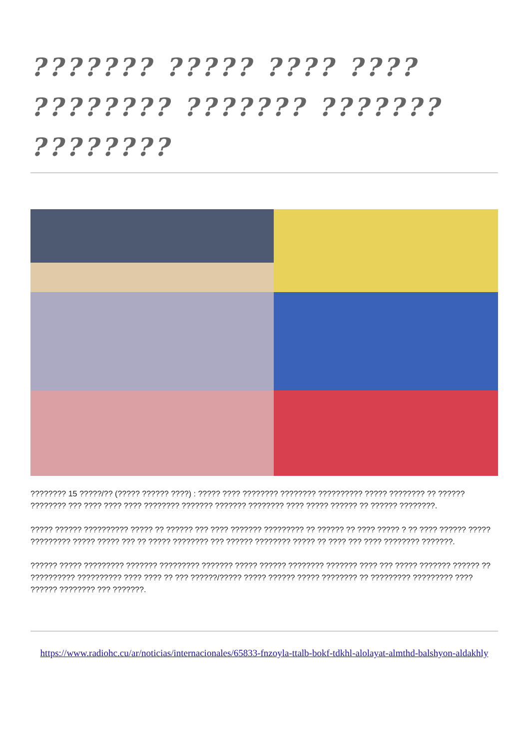??????? ????? ???? ???? ???????? ??????? ??????? ????????
???????? 15 ?????/?? (????? ?????? ????) : ????? ???? ???????? ???????? ?????????? ????? ???????? ?? ?????? ???????? ??? ???? ???? ???? ???????? ??????? ??????? ???????? ???? ????? ?????? ?? ?????? ????????.
????? ?????? ?????????? ????? ?? ?????? ??? ???? ??????? ????????? ?? ?????? ?? ???? ????? ? ?? ???? ?????? ????? ????????? ????? ????? ??? ?? ????? ???????? ??? ?????? ???????? ????? ?? ???? ??? ???? ???????? ???????.
?????? ????? ????????? ??????? ????????? ??????? ????? ?????? ???????? ??????? ???? ??? ????? ??????? ?????? ?? ?????????? ?????????? ???? ???? ?? ??? ??????/????? ????? ?????? ????? ???????? ?? ????????? ????????? ???? ?????? ???????? ??? ???????.
https://www.radiohc.cu/ar/noticias/internacionales/65833-fnzoyla-ttalb-bokf-tdkhl-alolayat-almthd-balshyon-aldakhly